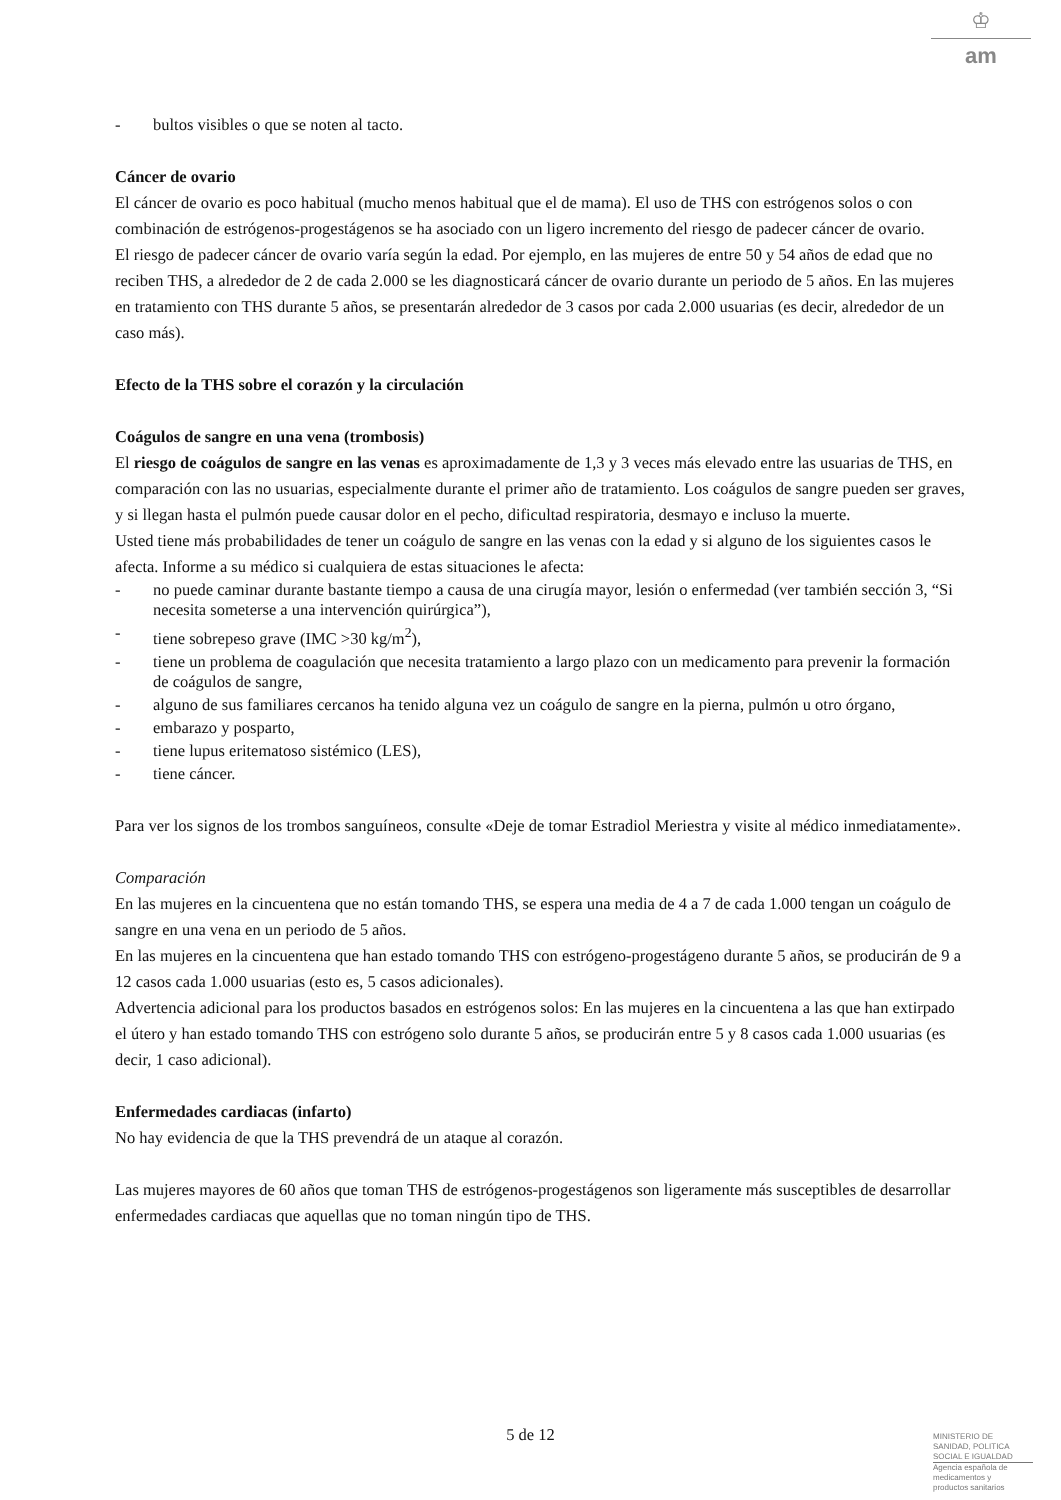♔
am
- bultos visibles o que se noten al tacto.
Cáncer de ovario
El cáncer de ovario es poco habitual (mucho menos habitual que el de mama). El uso de THS con estrógenos solos o con combinación de estrógenos-progestágenos se ha asociado con un ligero incremento del riesgo de padecer cáncer de ovario.
El riesgo de padecer cáncer de ovario varía según la edad. Por ejemplo, en las mujeres de entre 50 y 54 años de edad que no reciben THS, a alrededor de 2 de cada 2.000 se les diagnosticará cáncer de ovario durante un periodo de 5 años. En las mujeres en tratamiento con THS durante 5 años, se presentarán alrededor de 3 casos por cada 2.000 usuarias (es decir, alrededor de un caso más).
Efecto de la THS sobre el corazón y la circulación
Coágulos de sangre en una vena (trombosis)
El riesgo de coágulos de sangre en las venas es aproximadamente de 1,3 y 3 veces más elevado entre las usuarias de THS, en comparación con las no usuarias, especialmente durante el primer año de tratamiento. Los coágulos de sangre pueden ser graves, y si llegan hasta el pulmón puede causar dolor en el pecho, dificultad respiratoria, desmayo e incluso la muerte.
Usted tiene más probabilidades de tener un coágulo de sangre en las venas con la edad y si alguno de los siguientes casos le afecta. Informe a su médico si cualquiera de estas situaciones le afecta:
- no puede caminar durante bastante tiempo a causa de una cirugía mayor, lesión o enfermedad (ver también sección 3, “Si necesita someterse a una intervención quirúrgica”),
- tiene sobrepeso grave (IMC >30 kg/m<sup>2</sup>),
- tiene un problema de coagulación que necesita tratamiento a largo plazo con un medicamento para prevenir la formación de coágulos de sangre,
- alguno de sus familiares cercanos ha tenido alguna vez un coágulo de sangre en la pierna, pulmón u otro órgano,
- embarazo y posparto,
- tiene lupus eritematoso sistémico (LES),
- tiene cáncer.
Para ver los signos de los trombos sanguíneos, consulte «Deje de tomar Estradiol Meriestra y visite al médico inmediatamente».
Comparación
En las mujeres en la cincuentena que no están tomando THS, se espera una media de 4 a 7 de cada 1.000 tengan un coágulo de sangre en una vena en un periodo de 5 años.
En las mujeres en la cincuentena que han estado tomando THS con estrógeno-progestágeno durante 5 años, se producirán de 9 a 12 casos cada 1.000 usuarias (esto es, 5 casos adicionales).
Advertencia adicional para los productos basados en estrógenos solos: En las mujeres en la cincuentena a las que han extirpado el útero y han estado tomando THS con estrógeno solo durante 5 años, se producirán entre 5 y 8 casos cada 1.000 usuarias (es decir, 1 caso adicional).
Enfermedades cardiacas (infarto)
No hay evidencia de que la THS prevendrá de un ataque al corazón.
Las mujeres mayores de 60 años que toman THS de estrógenos-progestágenos son ligeramente más susceptibles de desarrollar enfermedades cardiacas que aquellas que no toman ningún tipo de THS.
5 de 12
MINISTERIO DE
SANIDAD, POLITICA
SOCIAL E IGUALDAD
Agencia española de
medicamentos y
productos sanitarios